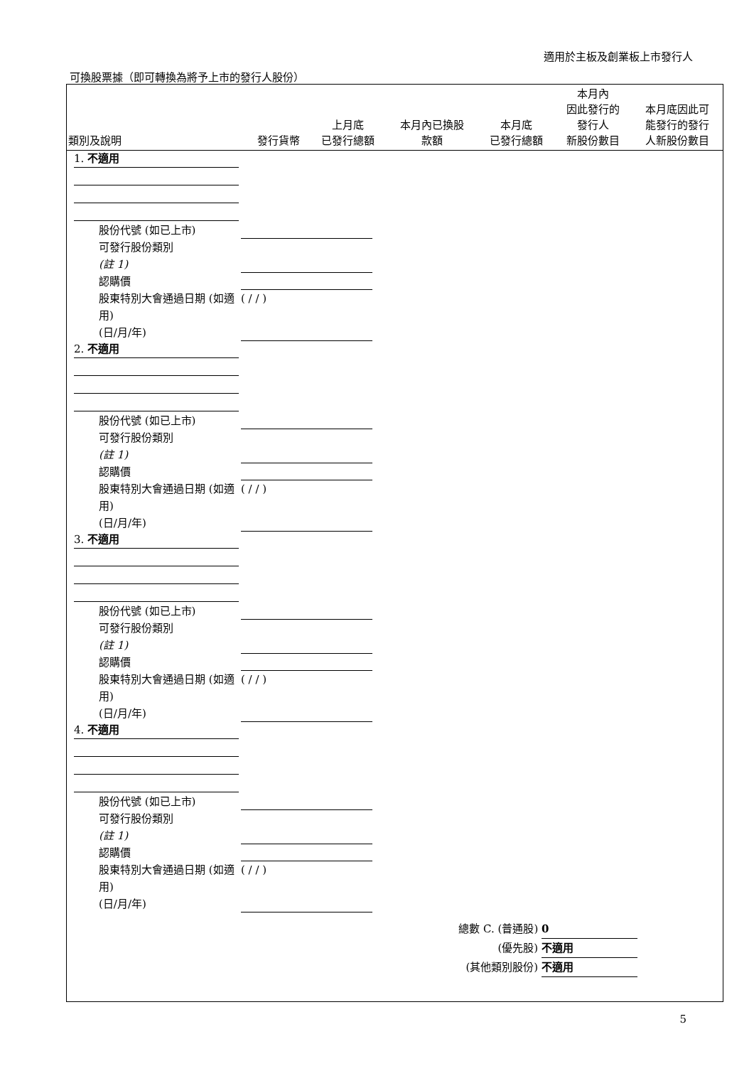適用於主板及創業板上市發行人
可換股票據（即可轉換為將予上市的發行人股份）
| 類別及說明 | 發行貨幣 | 上月底 已發行總額 | 本月內已換股 款額 | 本月底 已發行總額 | 本月內 因此發行的 發行人 新股份數目 | 本月底因此可 能發行的發行 人新股份數目 |
| --- | --- | --- | --- | --- | --- | --- |
1. 不適用
股份代號 (如已上市)
可發行股份類別
(註 1)
認購價
股東特別大會通過日期 (如適用)
(日/月/年) ( / / )
2. 不適用
股份代號 (如已上市)
可發行股份類別
(註 1)
認購價
股東特別大會通過日期 (如適用)
(日/月/年) ( / / )
3. 不適用
股份代號 (如已上市)
可發行股份類別
(註 1)
認購價
股東特別大會通過日期 (如適用)
(日/月/年) ( / / )
4. 不適用
股份代號 (如已上市)
可發行股份類別
(註 1)
認購價
股東特別大會通過日期 (如適用)
(日/月/年) ( / / )
總數 C. (普通股) 0
(優先股) 不適用
(其他類別股份) 不適用
5